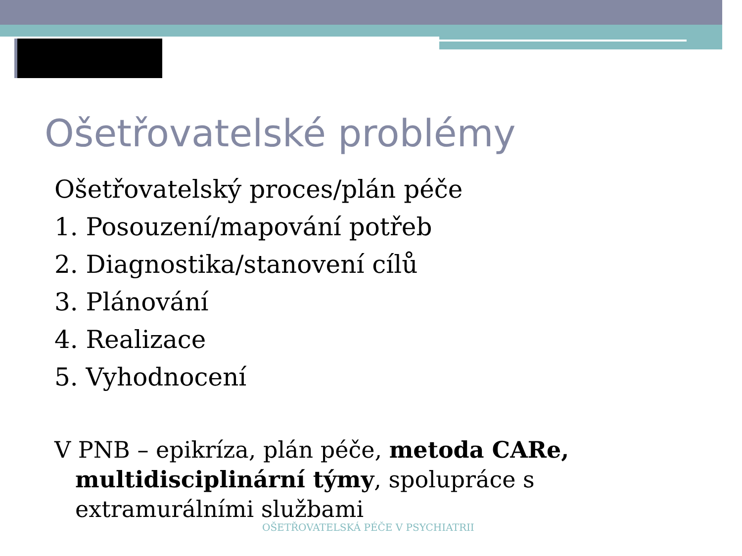Ošetřovatelské problémy
Ošetřovatelský proces/plán péče
1. Posouzení/mapování potřeb
2. Diagnostika/stanovení cílů
3. Plánování
4. Realizace
5. Vyhodnocení
V PNB – epikríza, plán péče, metoda CARe, multidisciplinární týmy, spolupráce s extramurálními službami
OŠETŘOVATELSKÁ PÉČE V PSYCHIATRII